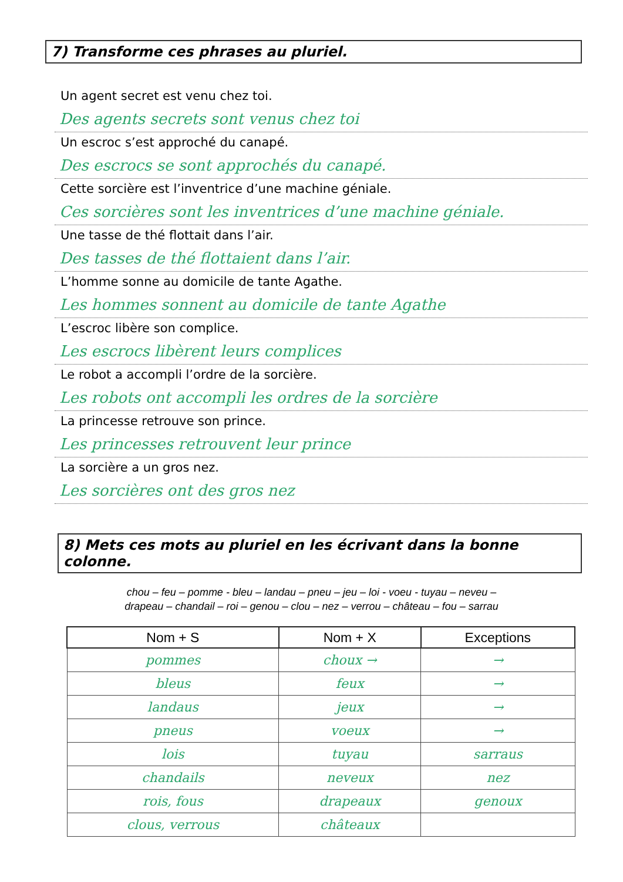7) Transforme ces phrases au pluriel.
Un agent secret est venu chez toi.
Des agents secrets sont venus chez toi
Un escroc s’est approché du canapé.
Des escrocs se sont approchés du canapé.
Cette sorcière est l’inventrice d’une machine géniale.
Ces sorcières sont les inventrices d’une machine géniale.
Une tasse de thé flottait dans l’air.
Des tasses de thé flottaient dans l’air.
L’homme sonne au domicile de tante Agathe.
Les hommes sonnent au domicile de tante Agathe
L’escroc libère son complice.
Les escrocs libèrent leurs complices
Le robot a accompli l’ordre de la sorcière.
Les robots ont accompli les ordres de la sorcière
La princesse retrouve son prince.
Les princesses retrouvent leur prince
La sorcière a un gros nez.
Les sorcières ont des gros nez
8) Mets ces mots au pluriel en les écrivant dans la bonne colonne.
chou – feu – pomme - bleu – landau – pneu – jeu – loi - voeu - tuyau – neveu –
drapeau – chandail – roi – genou – clou – nez – verrou – château – fou – sarrau
| Nom + S | Nom + X | Exceptions |
| --- | --- | --- |
| pommes | choux → | → |
| bleus | feux | → |
| landaus | jeux | → |
| pneus | voeux | → |
| lois | tuyau | sarraus |
| chandails | neveux | nez |
| rois, fous | drapeaux | genoux |
| clous, verrous | châteaux | |